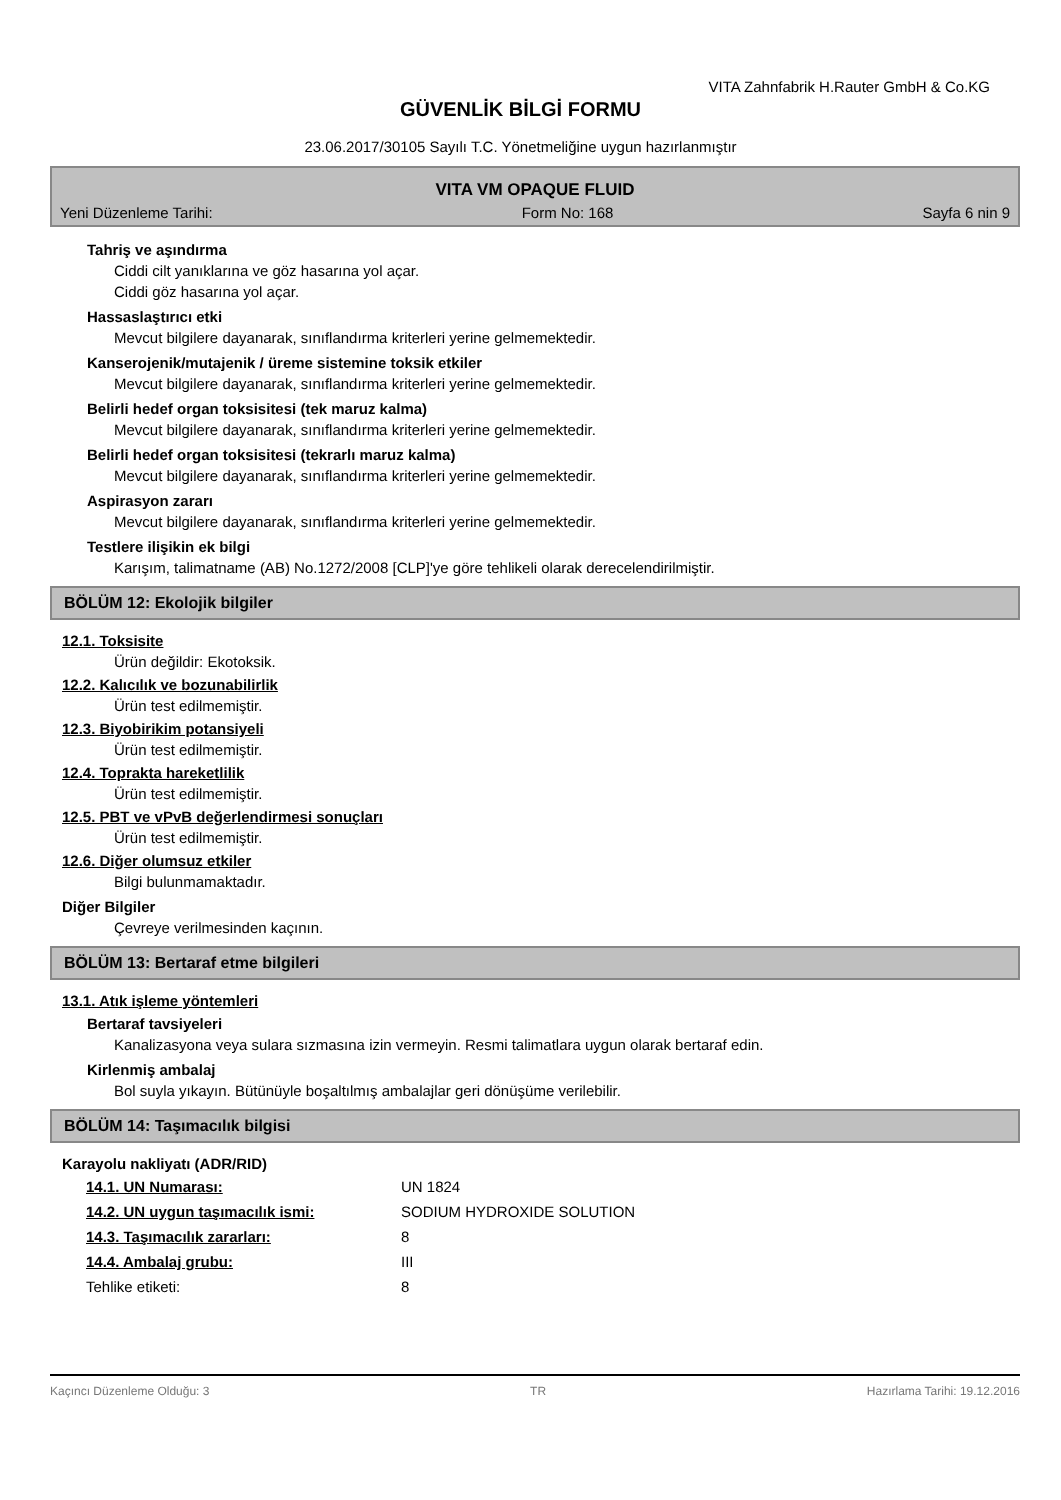VITA Zahnfabrik H.Rauter GmbH & Co.KG
GÜVENLİK BİLGİ FORMU
23.06.2017/30105 Sayılı T.C. Yönetmeliğine uygun hazırlanmıştır
VITA VM OPAQUE FLUID
Yeni Düzenleme Tarihi: Form No: 168 Sayfa 6 nin 9
Tahriş ve aşındırma
Ciddi cilt yanıklarına ve göz hasarına yol açar.
Ciddi göz hasarına yol açar.
Hassaslaştırıcı etki
Mevcut bilgilere dayanarak, sınıflandırma kriterleri yerine gelmemektedir.
Kanserojenik/mutajenik / üreme sistemine toksik etkiler
Mevcut bilgilere dayanarak, sınıflandırma kriterleri yerine gelmemektedir.
Belirli hedef organ toksisitesi (tek maruz kalma)
Mevcut bilgilere dayanarak, sınıflandırma kriterleri yerine gelmemektedir.
Belirli hedef organ toksisitesi (tekrarlı maruz kalma)
Mevcut bilgilere dayanarak, sınıflandırma kriterleri yerine gelmemektedir.
Aspirasyon zararı
Mevcut bilgilere dayanarak, sınıflandırma kriterleri yerine gelmemektedir.
Testlere ilişikin ek bilgi
Karışım, talimatname (AB) No.1272/2008 [CLP]'ye göre tehlikeli olarak derecelendirilmiştir.
BÖLÜM 12: Ekolojik bilgiler
12.1. Toksisite
Ürün değildir: Ekotoksik.
12.2. Kalıcılık ve bozunabilirlik
Ürün test edilmemiştir.
12.3. Biyobirikim potansiyeli
Ürün test edilmemiştir.
12.4. Toprakta hareketlilik
Ürün test edilmemiştir.
12.5. PBT ve vPvB değerlendirmesi sonuçları
Ürün test edilmemiştir.
12.6. Diğer olumsuz etkiler
Bilgi bulunmamaktadır.
Diğer Bilgiler
Çevreye verilmesinden kaçının.
BÖLÜM 13: Bertaraf etme bilgileri
13.1. Atık işleme yöntemleri
Bertaraf tavsiyeleri
Kanalizasyona veya sulara sızmasına izin vermeyin. Resmi talimatlara uygun olarak bertaraf edin.
Kirlenmiş ambalaj
Bol suyla yıkayın. Bütünüyle boşaltılmış ambalajlar geri dönüşüme verilebilir.
BÖLÜM 14: Taşımacılık bilgisi
Karayolu nakliyatı (ADR/RID)
| 14.1. UN Numarası: | UN 1824 |
| 14.2. UN uygun taşımacılık ismi: | SODIUM HYDROXIDE SOLUTION |
| 14.3. Taşımacılık zararları: | 8 |
| 14.4. Ambalaj grubu: | III |
| Tehlike etiketi: | 8 |
Kaçıncı Düzenleme Olduğu: 3 TR Hazırlama Tarihi: 19.12.2016